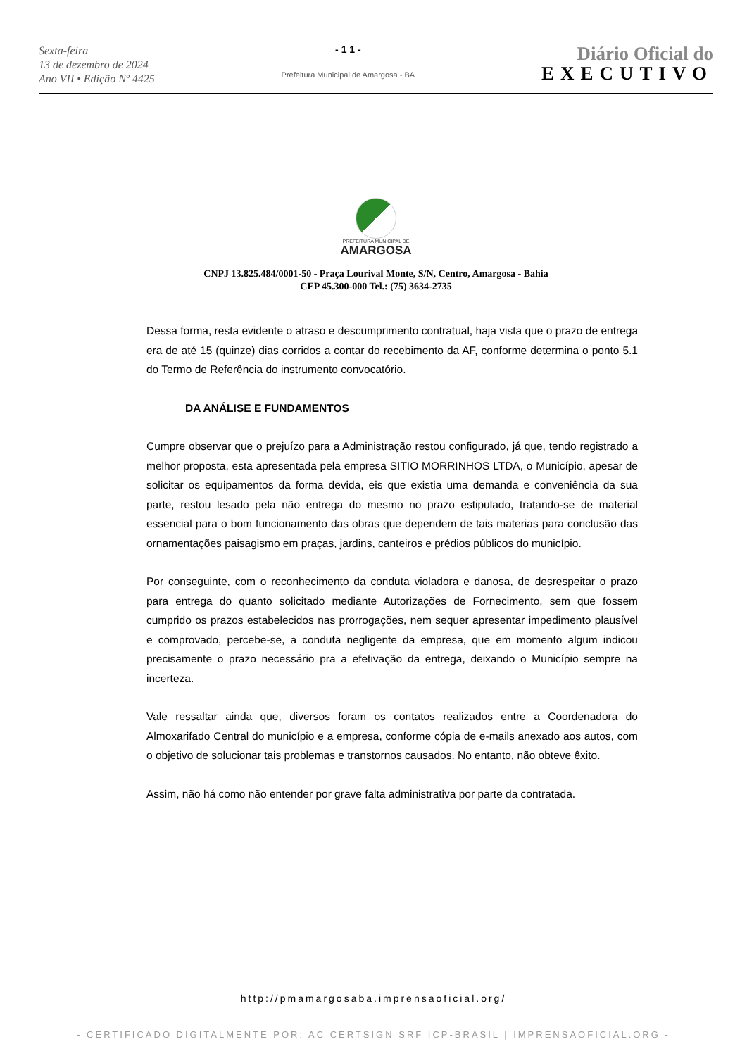Sexta-feira
13 de dezembro de 2024
Ano VII • Edição Nº 4425
- 1 1 -
Prefeitura Municipal de Amargosa - BA
Diário Oficial do
EXECUTIVO
PREFEITURA MUNICIPAL DE
AMARGOSA
CNPJ 13.825.484/0001-50 - Praça Lourival Monte, S/N, Centro, Amargosa - Bahia
CEP 45.300-000 Tel.: (75) 3634-2735
Dessa forma, resta evidente o atraso e descumprimento contratual, haja vista que o prazo de entrega era de até 15 (quinze) dias corridos a contar do recebimento da AF, conforme determina o ponto 5.1 do Termo de Referência do instrumento convocatório.
DA ANÁLISE E FUNDAMENTOS
Cumpre observar que o prejuízo para a Administração restou configurado, já que, tendo registrado a melhor proposta, esta apresentada pela empresa SITIO MORRINHOS LTDA, o Município, apesar de solicitar os equipamentos da forma devida, eis que existia uma demanda e conveniência da sua parte, restou lesado pela não entrega do mesmo no prazo estipulado, tratando-se de material essencial para o bom funcionamento das obras que dependem de tais materias para conclusão das ornamentações paisagismo em praças, jardins, canteiros e prédios públicos do município.
Por conseguinte, com o reconhecimento da conduta violadora e danosa, de desrespeitar o prazo para entrega do quanto solicitado mediante Autorizações de Fornecimento, sem que fossem cumprido os prazos estabelecidos nas prorrogações, nem sequer apresentar impedimento plausível e comprovado, percebe-se, a conduta negligente da empresa, que em momento algum indicou precisamente o prazo necessário pra a efetivação da entrega, deixando o Município sempre na incerteza.
Vale ressaltar ainda que, diversos foram os contatos realizados entre a Coordenadora do Almoxarifado Central do município e a empresa, conforme cópia de e-mails anexado aos autos, com o objetivo de solucionar tais problemas e transtornos causados. No entanto, não obteve êxito.
Assim, não há como não entender por grave falta administrativa por parte da contratada.
http://pmamargosaba.imprensaoficial.org/
- CERTIFICADO DIGITALMENTE POR: AC CERTSIGN SRF ICP-BRASIL | IMPRENSAOFICIAL.ORG -